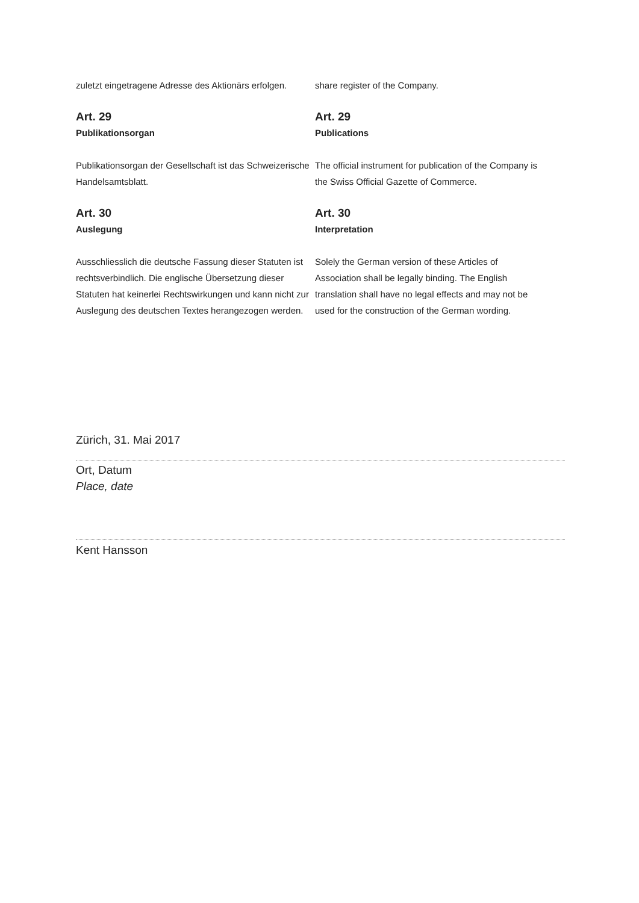zuletzt eingetragene Adresse des Aktionärs erfolgen.
share register of the Company.
Art. 29
Publikationsorgan
Publikationsorgan der Gesellschaft ist das Schweizerische Handelsamtsblatt.
Art. 29
Publications
The official instrument for publication of the Company is the Swiss Official Gazette of Commerce.
Art. 30
Auslegung
Ausschliesslich die deutsche Fassung dieser Statuten ist rechtsverbindlich. Die englische Übersetzung dieser Statuten hat keinerlei Rechtswirkungen und kann nicht zur Auslegung des deutschen Textes herangezogen werden.
Art. 30
Interpretation
Solely the German version of these Articles of Association shall be legally binding. The English translation shall have no legal effects and may not be used for the construction of the German wording.
Zürich, 31. Mai 2017
Ort, Datum
Place, date
Kent Hansson